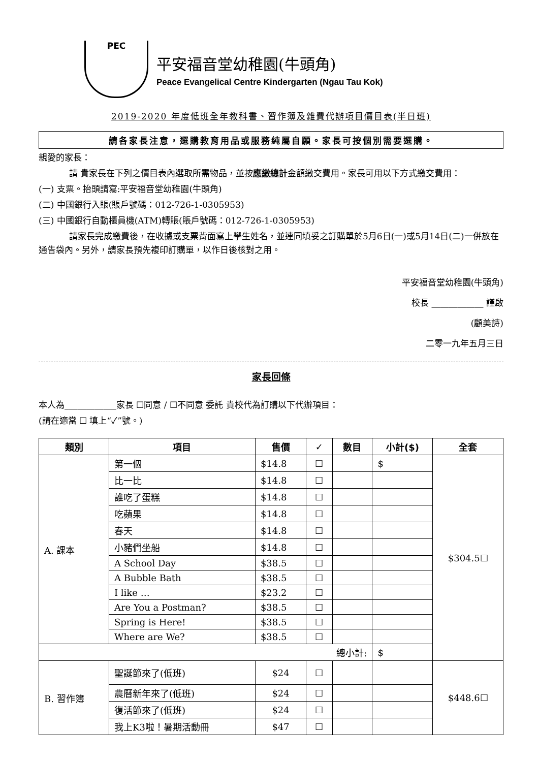PEC
平安福音堂幼稚園(牛頭角)
Peace Evangelical Centre Kindergarten (Ngau Tau Kok)
2019-2020 年度低班全年教科書、習作簿及雜費代辦項目價目表(半日班)
請各家長注意，選購教育用品或服務純屬自願。家長可按個別需要選購。
親愛的家長：
請 貴家長在下列之價目表內選取所需物品，並按應繳總計金額繳交費用。家長可用以下方式繳交費用：
(一) 支票。抬頭請寫:平安福音堂幼稚園(牛頭角)
(二) 中國銀行入賬(賬戶號碼：012-726-1-0305953)
(三) 中國銀行自動櫃員機(ATM)轉賬(賬戶號碼：012-726-1-0305953)
請家長完成繳費後，在收據或支票背面寫上學生姓名，並連同填妥之訂購單於5月6日(一)或5月14日(二)一併放在通告袋內。另外，請家長預先複印訂購單，以作日後核對之用。
平安福音堂幼稚園(牛頭角)
校長 ____________ 謹啟
(顧美詩)
二零一九年五月三日
家長回條
本人為____________家長 ☐同意 / ☐不同意 委託 貴校代為訂購以下代辦項目：
(請在適當 ☐ 填上“✓”號。)
| 類別 | 項目 | 售價 | ✓ | 數目 | 小計($) | 全套 |
| --- | --- | --- | --- | --- | --- | --- |
| A. 課本 | 第一個 | $14.8 | ☐ | | $ | $304.5☐ |
| | 比一比 | $14.8 | ☐ | | | |
| | 誰吃了蛋糕 | $14.8 | ☐ | | | |
| | 吃蘋果 | $14.8 | ☐ | | | |
| | 春天 | $14.8 | ☐ | | | |
| | 小豬們坐船 | $14.8 | ☐ | | | |
| | A School Day | $38.5 | ☐ | | | |
| | A Bubble Bath | $38.5 | ☐ | | | |
| | I like … | $23.2 | ☐ | | | |
| | Are You a Postman? | $38.5 | ☐ | | | |
| | Spring is Here! | $38.5 | ☐ | | | |
| | Where are We? | $38.5 | ☐ | | | |
| 總小計: | | | | | $ | |
| B. 習作簿 | 聖誕節來了(低班) | $24 | ☐ | | | $448.6☐ |
| | 農曆新年來了(低班) | $24 | ☐ | | | |
| | 復活節來了(低班) | $24 | ☐ | | | |
| | 我上K3啦！暑期活動冊 | $47 | ☐ | | | |